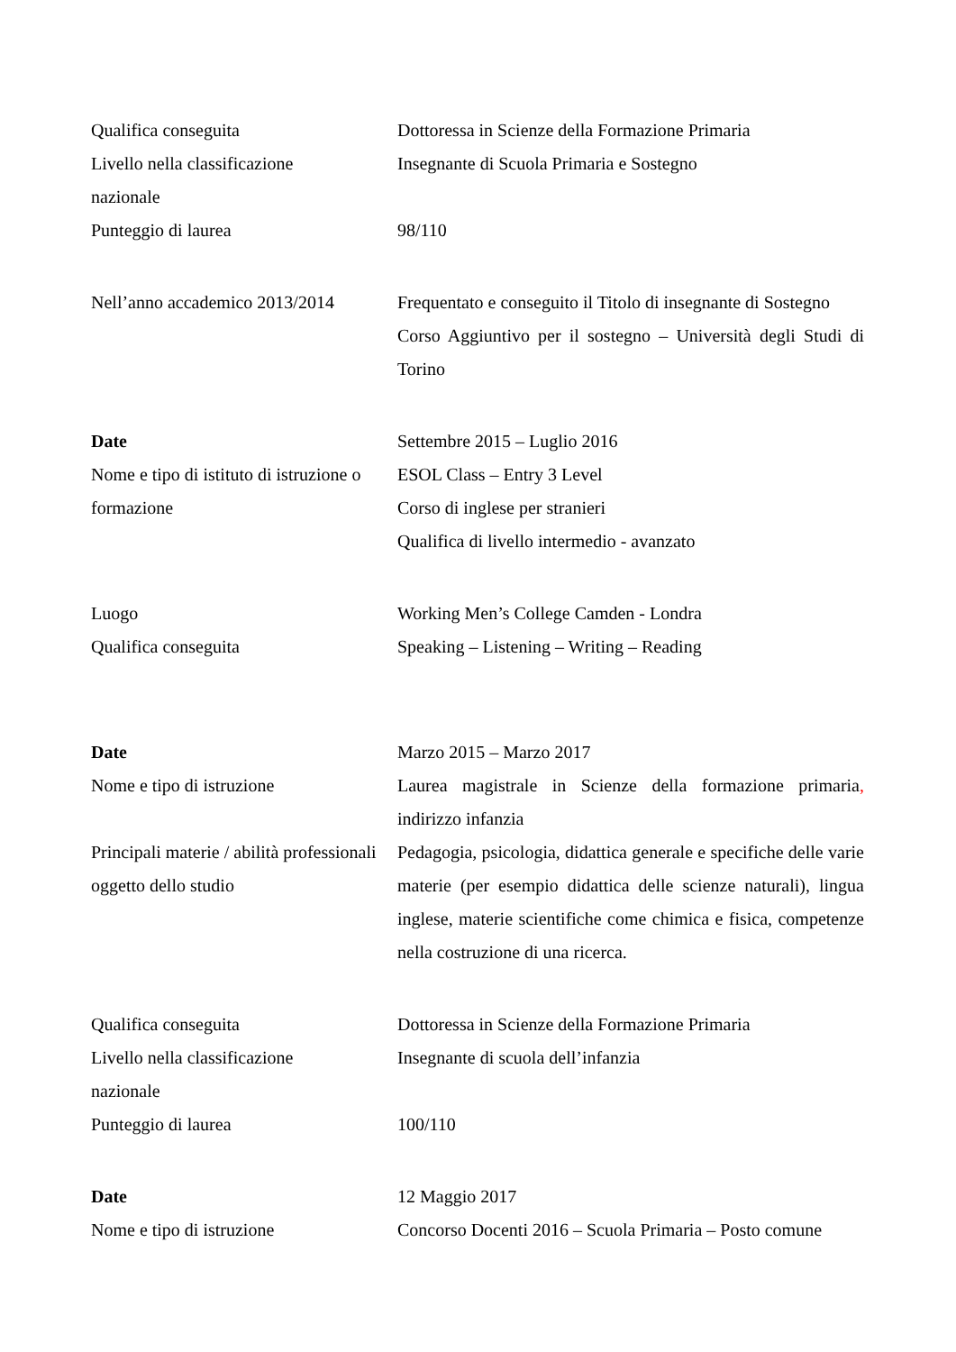Qualifica conseguita Dottoressa in Scienze della Formazione Primaria
Livello nella classificazione
nazionale
Insegnante di Scuola Primaria e Sostegno
Punteggio di laurea 98/110
Nell’anno accademico 2013/2014
Frequentato e conseguito il Titolo di insegnante di Sostegno
Corso Aggiuntivo per il sostegno – Università degli Studi di Torino
Date Settembre 2015 – Luglio 2016
Nome e tipo di istituto di istruzione o formazione
ESOL Class – Entry 3 Level
Corso di inglese per stranieri
Qualifica di livello intermedio - avanzato
Luogo Working Men’s College Camden - Londra
Qualifica conseguita Speaking – Listening – Writing – Reading
Date Marzo 2015 – Marzo 2017
Nome e tipo di istruzione Laurea magistrale in Scienze della formazione primaria, indirizzo infanzia
Principali materie / abilità professionali
oggetto dello studio
Pedagogia, psicologia, didattica generale e specifiche delle varie materie (per esempio didattica delle scienze naturali), lingua inglese, materie scientifiche come chimica e fisica, competenze nella costruzione di una ricerca.
Qualifica conseguita Dottoressa in Scienze della Formazione Primaria
Livello nella classificazione
nazionale
Insegnante di scuola dell’infanzia
Punteggio di laurea 100/110
Date
Nome e tipo di istruzione
12 Maggio 2017
Concorso Docenti 2016 – Scuola Primaria – Posto comune